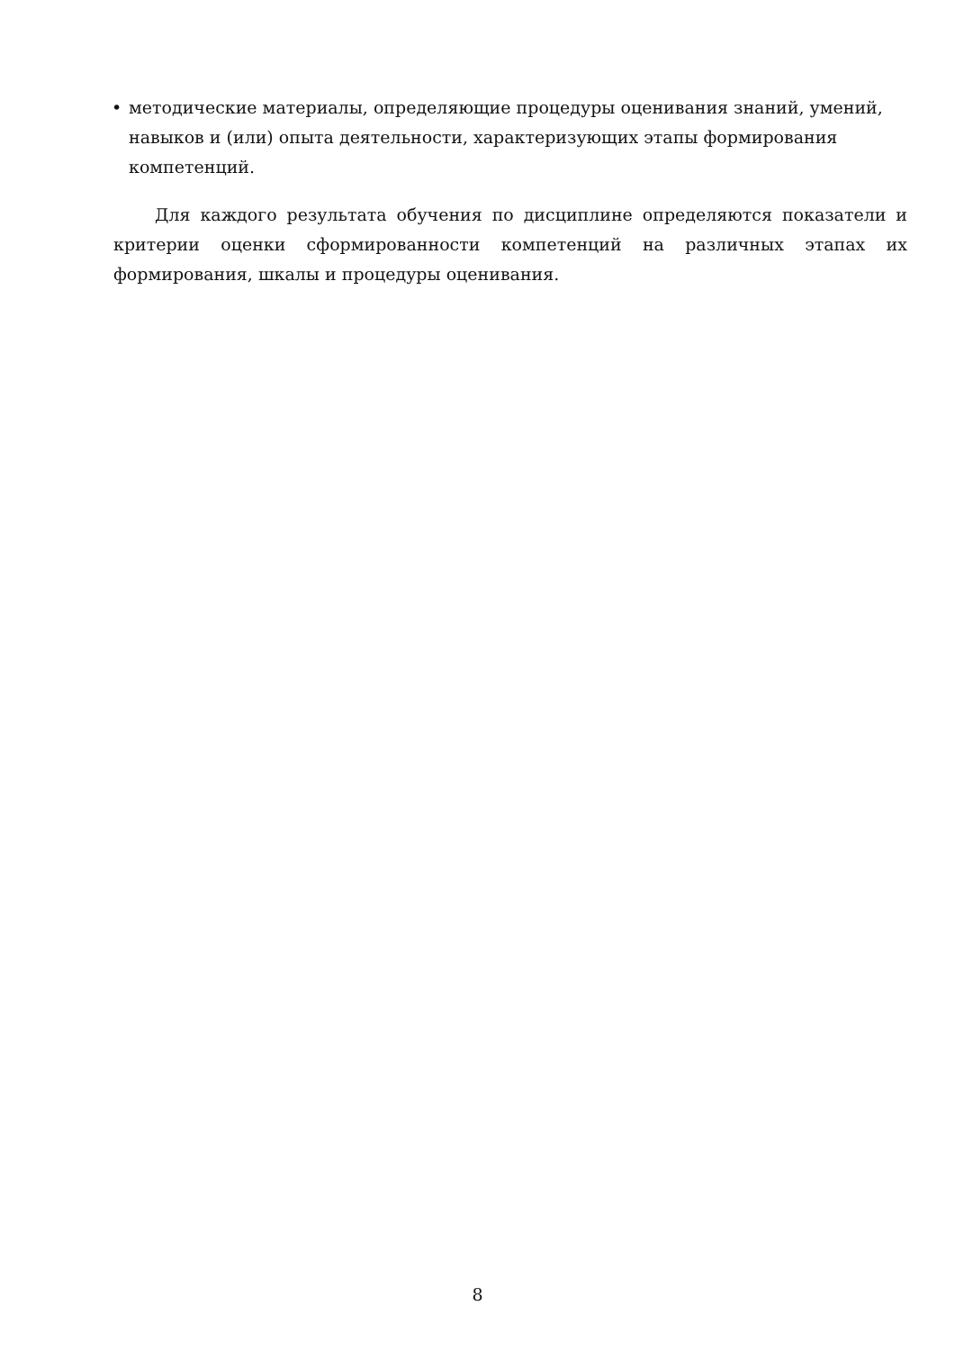• методические материалы, определяющие процедуры оценивания знаний, умений, навыков и (или) опыта деятельности, характеризующих этапы формирования компетенций.
Для каждого результата обучения по дисциплине определяются показатели и критерии оценки сформированности компетенций на различных этапах их формирования, шкалы и процедуры оценивания.
8